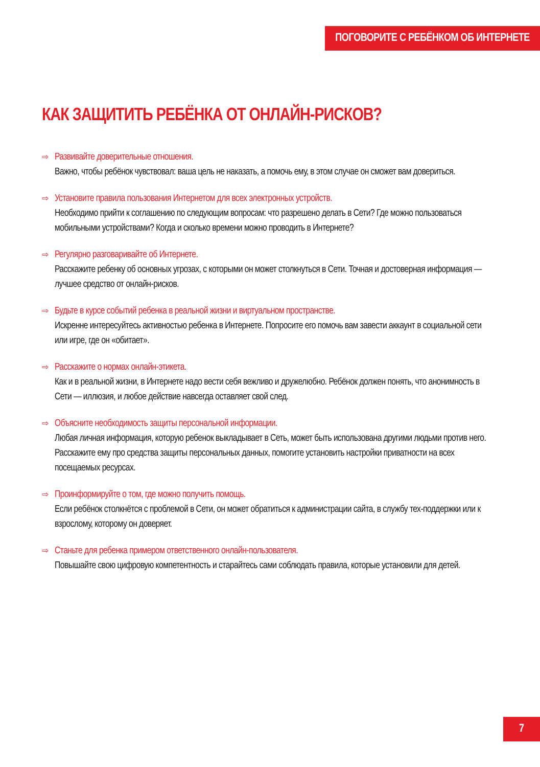ПОГОВОРИТЕ С РЕБЁНКОМ ОБ ИНТЕРНЕТЕ
КАК ЗАЩИТИТЬ РЕБЁНКА ОТ ОНЛАЙН-РИСКОВ?
⇨ Развивайте доверительные отношения.
Важно, чтобы ребёнок чувствовал: ваша цель не наказать, а помочь ему, в этом случае он сможет вам довериться.
⇨ Установите правила пользования Интернетом для всех электронных устройств.
Необходимо прийти к соглашению по следующим вопросам: что разрешено делать в Сети? Где можно пользоваться мобильными устройствами? Когда и сколько времени можно проводить в Интернете?
⇨ Регулярно разговаривайте об Интернете.
Расскажите ребенку об основных угрозах, с которыми он может столкнуться в Сети. Точная и достоверная информация — лучшее средство от онлайн-рисков.
⇨ Будьте в курсе событий ребенка в реальной жизни и виртуальном пространстве.
Искренне интересуйтесь активностью ребенка в Интернете. Попросите его помочь вам завести аккаунт в социальной сети или игре, где он «обитает».
⇨ Расскажите о нормах онлайн-этикета.
Как и в реальной жизни, в Интернете надо вести себя вежливо и дружелюбно. Ребёнок должен понять, что анонимность в Сети — иллюзия, и любое действие навсегда оставляет свой след.
⇨ Объясните необходимость защиты персональной информации.
Любая личная информация, которую ребенок выкладывает в Сеть, может быть использована другими людьми против него. Расскажите ему про средства защиты персональных данных, помогите установить настройки приватности на всех посещаемых ресурсах.
⇨ Проинформируйте о том, где можно получить помощь.
Если ребёнок столкнётся с проблемой в Сети, он может обратиться к администрации сайта, в службу тех-поддержки или к взрослому, которому он доверяет.
⇨ Станьте для ребенка примером ответственного онлайн-пользователя.
Повышайте свою цифровую компетентность и старайтесь сами соблюдать правила, которые установили для детей.
7